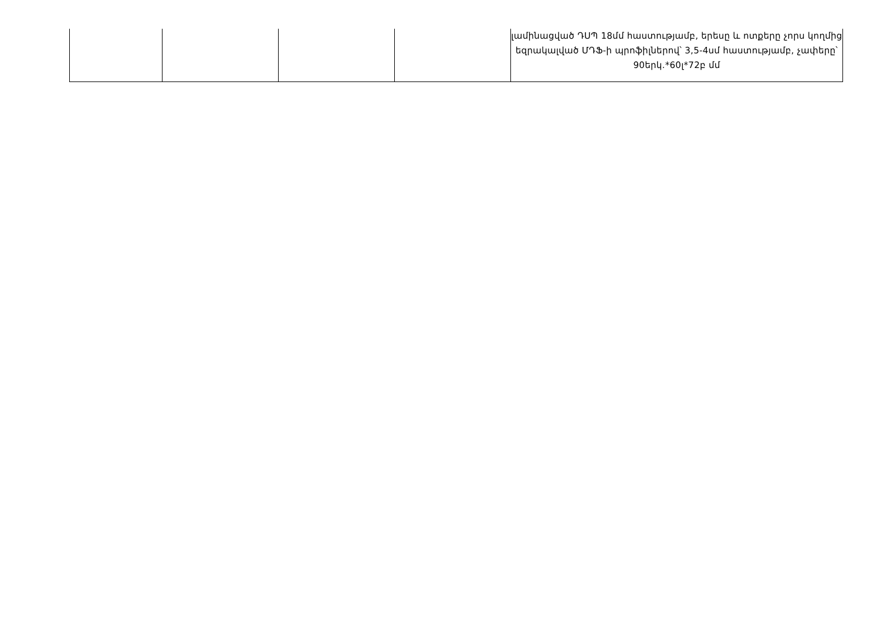| | | | | լամինացված ԴՍՊ 18մմ հաստությամբ, երեսը և ոտքերը չորս կողմից եզրակալված ՄԴՖ-ի պրոֆիլներով՝ 3,5-4սմ հաստությամբ, չափերը՝ 90երկ.*60լ*72բ մմ |